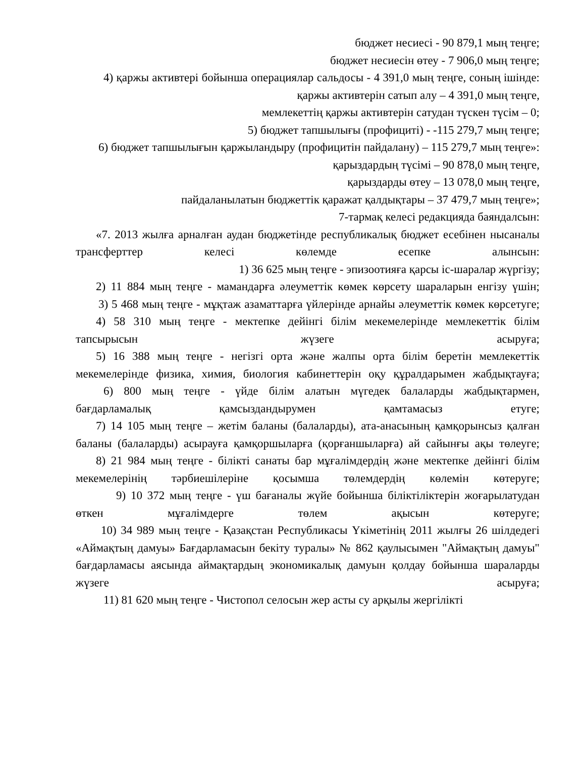бюджет несиесі - 90 879,1 мың теңге;
бюджет несиесін өтеу - 7 906,0 мың теңге;
4) қаржы активтері бойынша операциялар сальдосы - 4 391,0 мың теңге, соның ішінде:
қаржы активтерін сатып алу – 4 391,0 мың теңге,
мемлекеттің қаржы активтерін сатудан түскен түсім – 0;
5) бюджет тапшылығы (профициті) - -115 279,7 мың теңге;
6) бюджет тапшылығын қаржыландыру (профицитін пайдалану) – 115 279,7 мың теңге»:
қарыздардың түсімі – 90 878,0 мың теңге,
қарыздарды өтеу – 13 078,0 мың теңге,
пайдаланылатын бюджеттік қаражат қалдықтары – 37 479,7 мың теңге»;
7-тармақ келесі редакцияда баяндалсын:
«7. 2013 жылға арналған аудан бюджетінде республикалық бюджет есебінен нысаналы трансферттер келесі көлемде есепке алынсын:
1) 36 625 мың теңге - эпизоотияға қарсы іс-шаралар жүргізу;
2) 11 884 мың теңге - мамандарға әлеуметтік көмек көрсету шараларын енгізу үшін;
3) 5 468 мың теңге - мұқтаж азаматтарға үйлерінде арнайы әлеуметтік көмек көрсетуге;
4) 58 310 мың теңге - мектепке дейінгі білім мекемелерінде мемлекеттік білім тапсырысын жүзеге асыруға;
5) 16 388 мың теңге - негізгі орта және жалпы орта білім беретін мемлекеттік мекемелерінде физика, химия, биология кабинеттерін оқу құралдарымен жабдықтауға;
6) 800 мың теңге - үйде білім алатын мүгедек балаларды жабдықтармен, бағдарламалық қамсыздандырумен қамтамасыз етуге;
7) 14 105 мың теңге – жетім баланы (балаларды), ата-анасының қамқорынсыз қалған баланы (балаларды) асырауға қамқоршыларға (қорғаншыларға) ай сайынғы ақы төлеуге;
8) 21 984 мың теңге - білікті санаты бар мұғалімдердің және мектепке дейінгі білім мекемелерінің тәрбиешілеріне қосымша төлемдердің көлемін көтеруге;
9) 10 372 мың теңге - үш бағаналы жүйе бойынша біліктіліктерін жоғарылатудан өткен мұғалімдерге төлем ақысын көтеруге;
10) 34 989 мың теңге - Қазақстан Республикасы Үкіметінің 2011 жылғы 26 шілдедегі «Аймақтың дамуы» Бағдарламасын бекіту туралы» № 862 қаулысымен "Аймақтың дамуы" бағдарламасы аясында аймақтардың экономикалық дамуын қолдау бойынша шараларды жүзеге асыруға;
11) 81 620 мың теңге - Чистопол селосын жер асты су арқылы жергілікті